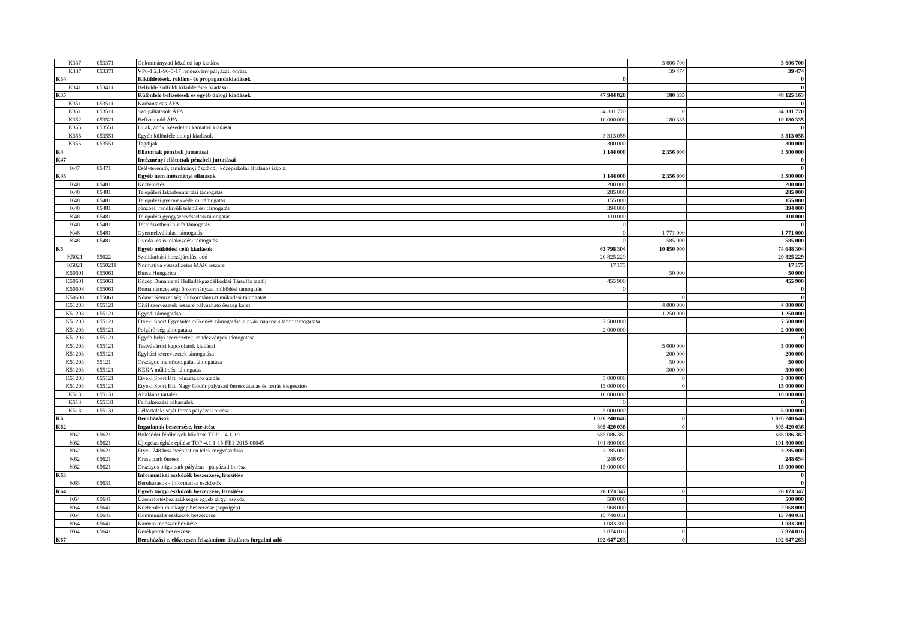| K337 | 053371 | Önkormányzati közéleti lap kiadása | | 3 606 700 | | 3 606 700 |
| K337 | 053371 | VP6-1.2.1-96-5-17 rendezvény pályázati önrész | | 39 474 | | 39 474 |
| K34 | | Kiküldetések, reklám- és propagandakiadások | 0 | | | 0 |
| K341 | 053411 | Belföldi-Külföldi kiküldetések kiadásai | | | | 0 |
| K35 | | Különféle befizetések és egyéb dologi kiadások | 47 944 828 | 180 335 | | 48 125 163 |
| K351 | 053511 | Karbantartás ÁFA | | | | 0 |
| K351 | 053511 | Szolgáltatások ÁFA | 34 331 770 | 0 | | 34 331 770 |
| K352 | 053521 | Befizetendő ÁFA | 10 000 000 | 180 335 | | 10 180 335 |
| K355 | 053551 | Díjak, adók, késedelmi kamatok kiadásai | | | | 0 |
| K355 | 053551 | Egyéb különféle dologi kiadások | 3 313 058 | | | 3 313 058 |
| K355 | 053551 | Tagdíjak | 300 000 | | | 300 000 |
| K4 | | Ellátottak pénzbeli juttatásai | 1 144 000 | 2 356 000 | | 3 500 000 |
| K47 | | Intézményi ellátottak pénzbeli juttatásai | | | | 0 |
| K47 | 05471 | Esélyteremtő, tanulmányi ösztöndíj középiskolai általános iskolai | | | | 0 |
| K48 | | Egyéb nem intézményi ellátások | 1 144 000 | 2 356 000 | | 3 500 000 |
| K48 | 05481 | Köztemetés | 200 000 | | | 200 000 |
| K48 | 05481 | Települési lakásfenntertási támogatás | 285 000 | | | 285 000 |
| K48 | 05481 | Települési gyermekvédelmi támogatás | 155 000 | | | 155 000 |
| K48 | 05481 | pénzbeli rendkívüli települési támogatás | 394 000 | | | 394 000 |
| K48 | 05481 | Települési gyógyszervásárlási támogatás | 110 000 | | | 110 000 |
| K48 | 05481 | Természetbeni tüzifa támogatás | 0 | | | 0 |
| K48 | 05481 | Gyermekvállalási támogatás | 0 | 1 771 000 | | 1 771 000 |
| K48 | 05481 | Óvoda- és iskolakezdési támogatás | 0 | 585 000 | | 585 000 |
| K5 | | Egyéb működési célú kiadások | 63 798 304 | 10 850 000 | | 74 648 304 |
| K5021 | 55022 | Szolidaritási hozzájárulási adó | 20 825 229 | | | 20 825 229 |
| K5021 | 0550211 | Normatíva visszafizetés MÁK részére | 17 175 | | | 17 175 |
| K50601 | 055061 | Bursa Hungarica | | 50 000 | | 50 000 |
| K50601 | 055061 | Közép Dunamenti Hulladékgazdálkodási Társulás tagdíj | 455 900 | | | 455 900 |
| K50608 | 055061 | Roma nemzetiségi önkormányzat működési támogatás | 0 | | | 0 |
| K50608 | 055061 | Német Nemzetiségi Önkormányzat működési támogatás | | 0 | | 0 |
| K51203 | 055121 | Civil szervezetek részére pályázható összeg keret | | 4 000 000 | | 4 000 000 |
| K51203 | 055121 | Egyedi támogatások | | 1 250 000 | | 1 250 000 |
| K51203 | 055121 | Etyeki Sport Egyesület működési támogatása + nyári napközis tábor támogatása | 7 500 000 | | | 7 500 000 |
| K51203 | 055121 | Polgárőrség támogatása | 2 000 000 | | | 2 000 000 |
| K51203 | 055121 | Egyéb helyi szervezetek, rendezvények támogatása | | | | 0 |
| K51203 | 055121 | Testvávárosi kapcsolatok kiadásai | | 5 000 000 | | 5 000 000 |
| K51203 | 055121 | Egyházi szerevezetek támogatása | | 200 000 | | 200 000 |
| K51203 | 55121 | Országos mentőszolgálat támogatása | | 50 000 | | 50 000 |
| K51203 | 055121 | KEKA működési támogatás | | 300 000 | | 300 000 |
| K51203 | 055121 | Etyeki Sport Kft. pénzeszköz átadás | 3 000 000 | 0 | | 3 000 000 |
| K51203 | 055121 | Etyeki Sport Kft. Nagy Gödör pályázati önrész átadás és forrás kiegészítés | 15 000 000 | 0 | | 15 000 000 |
| K513 | 055131 | Általános tartalék | 10 000 000 | | | 10 000 000 |
| K513 | 055131 | Felhalmozási céltartalék | 0 | | | 0 |
| K513 | 055131 | Céltartalék: saját forrás pályázati önrész | 5 000 000 | | | 5 000 000 |
| K6 | | Beruházások | 1 026 240 646 | 0 | | 1 026 240 646 |
| K62 | | Ingatlanok beszerzése, létesítése | 805 420 036 | 0 | | 805 420 036 |
| K62 | 05621 | Bölcsődei férőhelyek bővítése TOP-1.4.1-19 | 685 086 382 | | | 685 086 382 |
| K62 | 05621 | Új egészségház építése TOP-4.1.1-15-FE1-2015-00045 | 101 800 000 | | | 101 800 000 |
| K62 | 05621 | Etyek 748 hrsz beépítetlen telek megvásárlása | 3 285 000 | | | 3 285 000 |
| K62 | 05621 | Kresz park önrész | 248 654 | | | 248 654 |
| K62 | 05621 | Országos briga park pályázat - pályázati önrész | 15 000 000 | | | 15 000 000 |
| K63 | | Informatikai eszközök beszerzése, létesítése | | | | 0 |
| K63 | 05631 | Beruházások - informatika eszközök | | | | 0 |
| K64 | | Egyéb tárgyi eszközök beszerzése, létesítése | 28 173 347 | 0 | | 28 173 347 |
| K64 | 05641 | Üzemeltetéshez szükséges egyéb tárgyi eszköz | 500 000 | | | 500 000 |
| K64 | 05641 | Közterületi munkagép beszerzése (seprűgép) | 2 968 000 | | | 2 968 000 |
| K64 | 05641 | Kommunális eszközök beszerzése | 15 748 031 | | | 15 748 031 |
| K64 | 05641 | Kamera rendszer bővítése | 1 083 300 | | | 1 083 300 |
| K64 | 05641 | Kerékpárok beszerzése | 7 874 016 | 0 | | 7 874 016 |
| K67 | | Beruházási c. előzetesen felszámított általános forgalmi adó | 192 647 263 | 0 | | 192 647 263 |